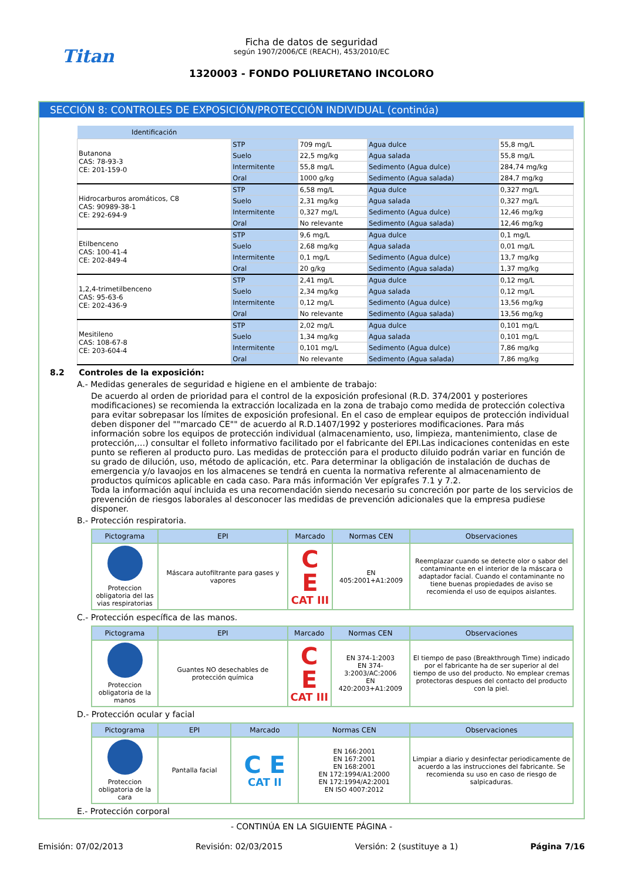Titan
Ficha de datos de seguridad
según 1907/2006/CE (REACH), 453/2010/EC
1320003 - FONDO POLIURETANO INCOLORO
SECCIÓN 8: CONTROLES DE EXPOSICIÓN/PROTECCIÓN INDIVIDUAL (continúa)
| Identificación | | | | |
| --- | --- | --- | --- | --- |
| Butanona CAS: 78-93-3 CE: 201-159-0 | STP | 709 mg/L | Agua dulce | 55,8 mg/L |
| | Suelo | 22,5 mg/kg | Agua salada | 55,8 mg/L |
| | Intermitente | 55,8 mg/L | Sedimento (Agua dulce) | 284,74 mg/kg |
| | Oral | 1000 g/kg | Sedimento (Agua salada) | 284,7 mg/kg |
| Hidrocarburos aromáticos, C8 CAS: 90989-38-1 CE: 292-694-9 | STP | 6,58 mg/L | Agua dulce | 0,327 mg/L |
| | Suelo | 2,31 mg/kg | Agua salada | 0,327 mg/L |
| | Intermitente | 0,327 mg/L | Sedimento (Agua dulce) | 12,46 mg/kg |
| | Oral | No relevante | Sedimento (Agua salada) | 12,46 mg/kg |
| Etilbenceno CAS: 100-41-4 CE: 202-849-4 | STP | 9,6 mg/L | Agua dulce | 0,1 mg/L |
| | Suelo | 2,68 mg/kg | Agua salada | 0,01 mg/L |
| | Intermitente | 0,1 mg/L | Sedimento (Agua dulce) | 13,7 mg/kg |
| | Oral | 20 g/kg | Sedimento (Agua salada) | 1,37 mg/kg |
| 1,2,4-trimetilbenceno CAS: 95-63-6 CE: 202-436-9 | STP | 2,41 mg/L | Agua dulce | 0,12 mg/L |
| | Suelo | 2,34 mg/kg | Agua salada | 0,12 mg/L |
| | Intermitente | 0,12 mg/L | Sedimento (Agua dulce) | 13,56 mg/kg |
| | Oral | No relevante | Sedimento (Agua salada) | 13,56 mg/kg |
| Mesitileno CAS: 108-67-8 CE: 203-604-4 | STP | 2,02 mg/L | Agua dulce | 0,101 mg/L |
| | Suelo | 1,34 mg/kg | Agua salada | 0,101 mg/L |
| | Intermitente | 0,101 mg/L | Sedimento (Agua dulce) | 7,86 mg/kg |
| | Oral | No relevante | Sedimento (Agua salada) | 7,86 mg/kg |
8.2 Controles de la exposición:
A.- Medidas generales de seguridad e higiene en el ambiente de trabajo:
De acuerdo al orden de prioridad para el control de la exposición profesional (R.D. 374/2001 y posteriores modificaciones) se recomienda la extracción localizada en la zona de trabajo como medida de protección colectiva para evitar sobrepasar los límites de exposición profesional. En el caso de emplear equipos de protección individual deben disponer del ""marcado CE"" de acuerdo al R.D.1407/1992 y posteriores modificaciones. Para más información sobre los equipos de protección individual (almacenamiento, uso, limpieza, mantenimiento, clase de protección,…) consultar el folleto informativo facilitado por el fabricante del EPI.Las indicaciones contenidas en este punto se refieren al producto puro. Las medidas de protección para el producto diluido podrán variar en función de su grado de dilución, uso, método de aplicación, etc. Para determinar la obligación de instalación de duchas de emergencia y/o lavaojos en los almacenes se tendrá en cuenta la normativa referente al almacenamiento de productos químicos aplicable en cada caso. Para más información Ver epígrafes 7.1 y 7.2.
Toda la información aquí incluida es una recomendación siendo necesario su concreción por parte de los servicios de prevención de riesgos laborales al desconocer las medidas de prevención adicionales que la empresa pudiese disponer.
B.- Protección respiratoria.
| Pictograma | EPI | Marcado | Normas CEN | Observaciones |
| --- | --- | --- | --- | --- |
| Proteccion obligatoria del las vias respiratorias | Máscara autofiltrante para gases y vapores | C E CAT III | EN 405:2001+A1:2009 | Reemplazar cuando se detecte olor o sabor del contaminante en el interior de la máscara o adaptador facial. Cuando el contaminante no tiene buenas propiedades de aviso se recomienda el uso de equipos aislantes. |
C.- Protección específica de las manos.
| Pictograma | EPI | Marcado | Normas CEN | Observaciones |
| --- | --- | --- | --- | --- |
| Proteccion obligatoria de la manos | Guantes NO desechables de protección química | C E CAT III | EN 374-1:2003 EN 374-3:2003/AC:2006 EN 420:2003+A1:2009 | El tiempo de paso (Breakthrough Time) indicado por el fabricante ha de ser superior al del tiempo de uso del producto. No emplear cremas protectoras despues del contacto del producto con la piel. |
D.- Protección ocular y facial
| Pictograma | EPI | Marcado | Normas CEN | Observaciones |
| --- | --- | --- | --- | --- |
| Proteccion obligatoria de la cara | Pantalla facial | C E CAT II | EN 166:2001 EN 167:2001 EN 168:2001 EN 172:1994/A1:2000 EN 172:1994/A2:2001 EN ISO 4007:2012 | Limpiar a diario y desinfectar periodicamente de acuerdo a las instrucciones del fabricante. Se recomienda su uso en caso de riesgo de salpicaduras. |
E.- Protección corporal
- CONTINÚA EN LA SIGUIENTE PÁGINA -
Emisión: 07/02/2013 Revisión: 02/03/2015 Versión: 2 (sustituye a 1) Página 7/16